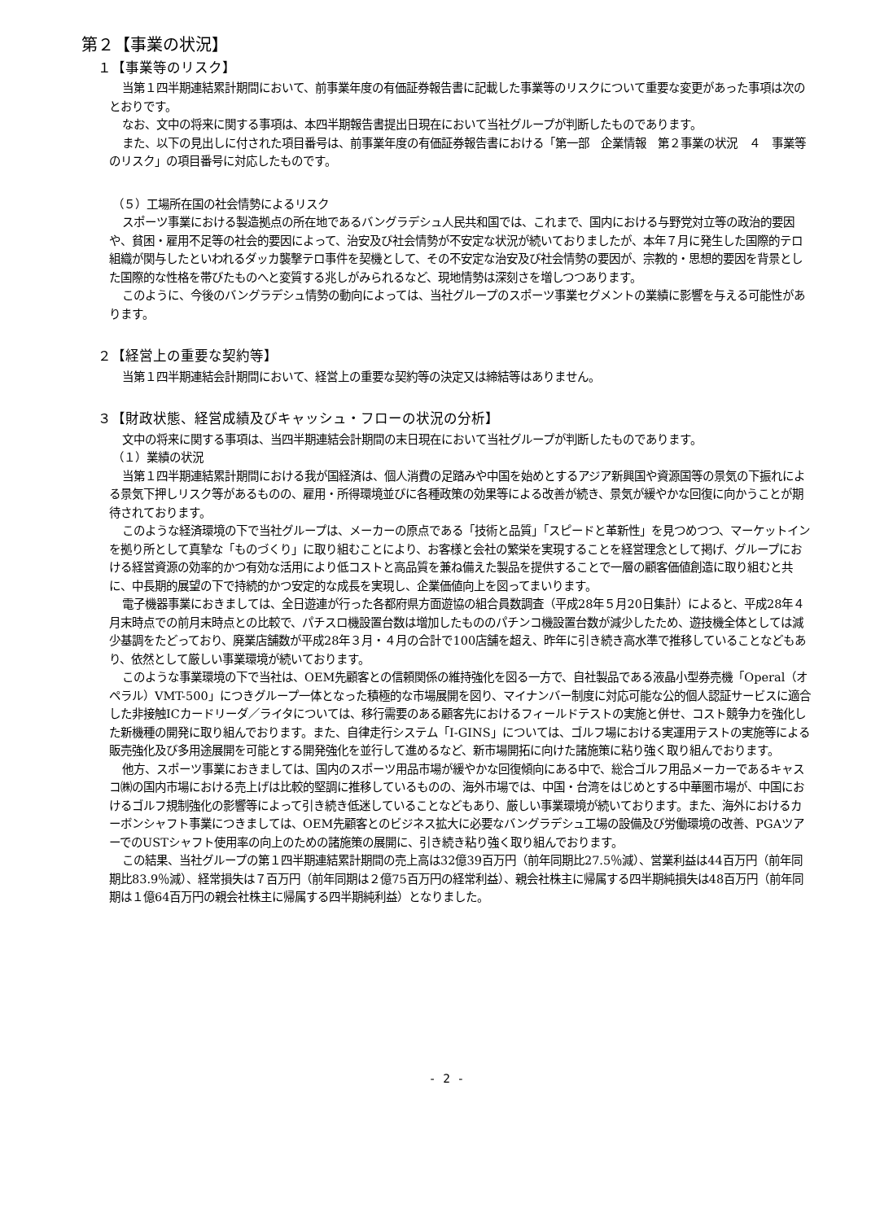第２【事業の状況】
１【事業等のリスク】
当第１四半期連結累計期間において、前事業年度の有価証券報告書に記載した事業等のリスクについて重要な変更があった事項は次のとおりです。
なお、文中の将来に関する事項は、本四半期報告書提出日現在において当社グループが判断したものであります。
また、以下の見出しに付された項目番号は、前事業年度の有価証券報告書における「第一部　企業情報　第２事業の状況　４　事業等のリスク」の項目番号に対応したものです。
（５）工場所在国の社会情勢によるリスク
スポーツ事業における製造拠点の所在地であるバングラデシュ人民共和国では、これまで、国内における与野党対立等の政治的要因や、貧困・雇用不足等の社会的要因によって、治安及び社会情勢が不安定な状況が続いておりましたが、本年７月に発生した国際的テロ組織が関与したといわれるダッカ襲撃テロ事件を契機として、その不安定な治安及び社会情勢の要因が、宗教的・思想的要因を背景とした国際的な性格を帯びたものへと変質する兆しがみられるなど、現地情勢は深刻さを増しつつあります。
このように、今後のバングラデシュ情勢の動向によっては、当社グループのスポーツ事業セグメントの業績に影響を与える可能性があります。
２【経営上の重要な契約等】
当第１四半期連結会計期間において、経営上の重要な契約等の決定又は締結等はありません。
３【財政状態、経営成績及びキャッシュ・フローの状況の分析】
文中の将来に関する事項は、当四半期連結会計期間の末日現在において当社グループが判断したものであります。
（１）業績の状況
当第１四半期連結累計期間における我が国経済は、個人消費の足踏みや中国を始めとするアジア新興国や資源国等の景気の下振れによる景気下押しリスク等があるものの、雇用・所得環境並びに各種政策の効果等による改善が続き、景気が緩やかな回復に向かうことが期待されております。
このような経済環境の下で当社グループは、メーカーの原点である「技術と品質」「スピードと革新性」を見つめつつ、マーケットインを拠り所として真摯な「ものづくり」に取り組むことにより、お客様と会社の繁栄を実現することを経営理念として掲げ、グループにおける経営資源の効率的かつ有効な活用により低コストと高品質を兼ね備えた製品を提供することで一層の顧客価値創造に取り組むと共に、中長期的展望の下で持続的かつ安定的な成長を実現し、企業価値向上を図ってまいります。
電子機器事業におきましては、全日遊連が行った各都府県方面遊協の組合員数調査（平成28年５月20日集計）によると、平成28年４月末時点での前月末時点との比較で、パチスロ機設置台数は増加したもののパチンコ機設置台数が減少したため、遊技機全体としては減少基調をたどっており、廃業店舗数が平成28年３月・４月の合計で100店舗を超え、昨年に引き続き高水準で推移していることなどもあり、依然として厳しい事業環境が続いております。
このような事業環境の下で当社は、OEM先顧客との信頼関係の維持強化を図る一方で、自社製品である液晶小型券売機「Operal（オペラル）VMT-500」につきグループ一体となった積極的な市場展開を図り、マイナンバー制度に対応可能な公的個人認証サービスに適合した非接触ICカードリーダ／ライタについては、移行需要のある顧客先におけるフィールドテストの実施と併せ、コスト競争力を強化した新機種の開発に取り組んでおります。また、自律走行システム「I-GINS」については、ゴルフ場における実運用テストの実施等による販売強化及び多用途展開を可能とする開発強化を並行して進めるなど、新市場開拓に向けた諸施策に粘り強く取り組んでおります。
他方、スポーツ事業におきましては、国内のスポーツ用品市場が緩やかな回復傾向にある中で、総合ゴルフ用品メーカーであるキャスコ㈱の国内市場における売上げは比較的堅調に推移しているものの、海外市場では、中国・台湾をはじめとする中華圏市場が、中国におけるゴルフ規制強化の影響等によって引き続き低迷していることなどもあり、厳しい事業環境が続いております。また、海外におけるカーボンシャフト事業につきましては、OEM先顧客とのビジネス拡大に必要なバングラデシュ工場の設備及び労働環境の改善、PGAツアーでのUSTシャフト使用率の向上のための諸施策の展開に、引き続き粘り強く取り組んでおります。
この結果、当社グループの第１四半期連結累計期間の売上高は32億39百万円（前年同期比27.5％減）、営業利益は44百万円（前年同期比83.9％減）、経常損失は７百万円（前年同期は２億75百万円の経常利益）、親会社株主に帰属する四半期純損失は48百万円（前年同期は１億64百万円の親会社株主に帰属する四半期純利益）となりました。
- 2 -